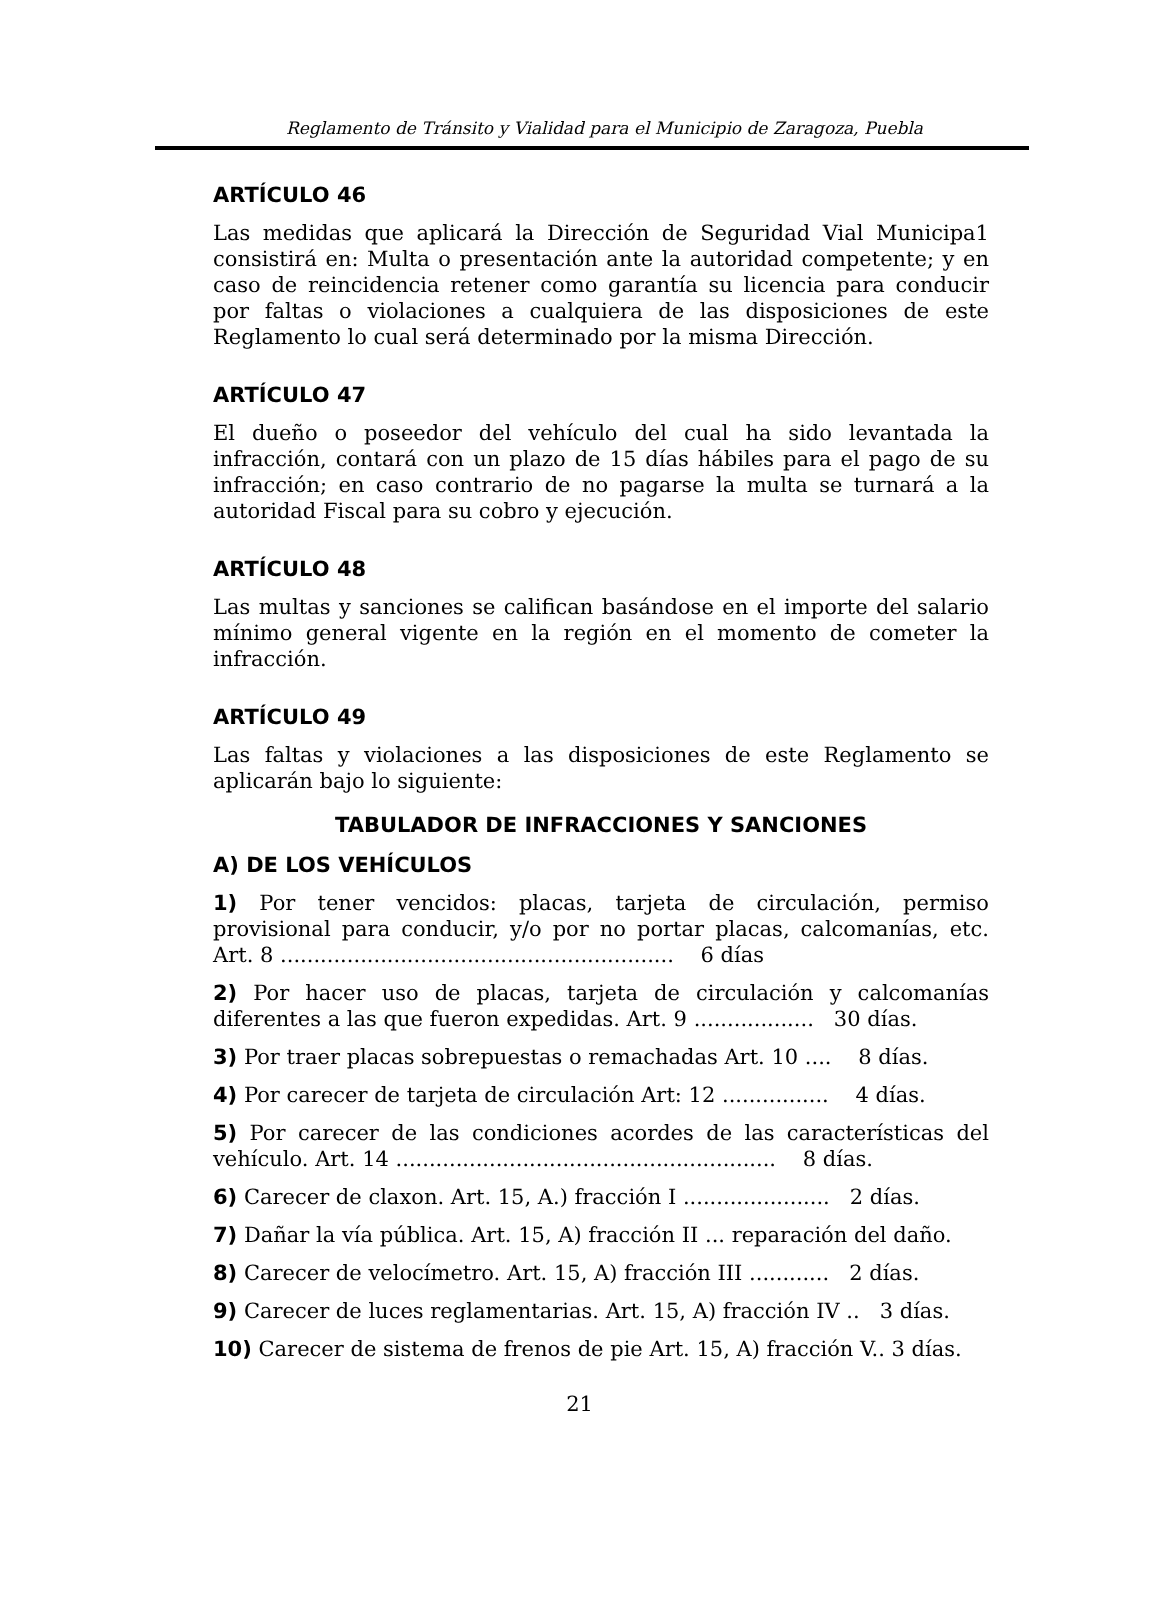Reglamento de Tránsito y Vialidad para el Municipio de Zaragoza, Puebla
ARTÍCULO 46
Las medidas que aplicará la Dirección de Seguridad Vial Municipa1 consistirá en: Multa o presentación ante la autoridad competente; y en caso de reincidencia retener como garantía su licencia para conducir por faltas o violaciones a cualquiera de las disposiciones de este Reglamento lo cual será determinado por la misma Dirección.
ARTÍCULO 47
El dueño o poseedor del vehículo del cual ha sido levantada la infracción, contará con un plazo de 15 días hábiles para el pago de su infracción; en caso contrario de no pagarse la multa se turnará a la autoridad Fiscal para su cobro y ejecución.
ARTÍCULO 48
Las multas y sanciones se califican basándose en el importe del salario mínimo general vigente en la región en el momento de cometer la infracción.
ARTÍCULO 49
Las faltas y violaciones a las disposiciones de este Reglamento se aplicarán bajo lo siguiente:
TABULADOR DE INFRACCIONES Y SANCIONES
A) DE LOS VEHÍCULOS
1) Por tener vencidos: placas, tarjeta de circulación, permiso provisional para conducir, y/o por no portar placas, calcomanías, etc. Art. 8 ........................................................... 6 días
2) Por hacer uso de placas, tarjeta de circulación y calcomanías diferentes a las que fueron expedidas. Art. 9 .................. 30 días.
3) Por traer placas sobrepuestas o remachadas Art. 10 .... 8 días.
4) Por carecer de tarjeta de circulación Art: 12 ................ 4 días.
5) Por carecer de las condiciones acordes de las características del vehículo. Art. 14 ......................................................... 8 días.
6) Carecer de claxon. Art. 15, A.) fracción I ...................... 2 días.
7) Dañar la vía pública. Art. 15, A) fracción II ... reparación del daño.
8) Carecer de velocímetro. Art. 15, A) fracción III ............ 2 días.
9) Carecer de luces reglamentarias. Art. 15, A) fracción IV .. 3 días.
10) Carecer de sistema de frenos de pie Art. 15, A) fracción V.. 3 días.
21